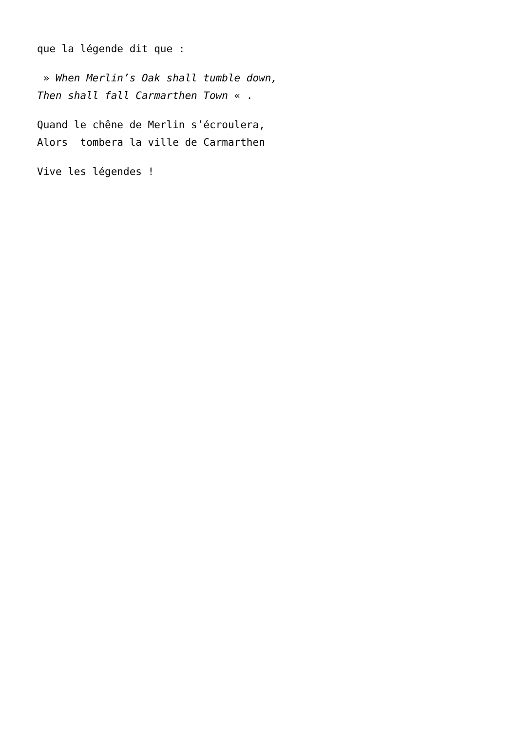que la légende dit que :
» When Merlin’s Oak shall tumble down, Then shall fall Carmarthen Town « .
Quand le chêne de Merlin s’écroulera, Alors tombera la ville de Carmarthen
Vive les légendes !